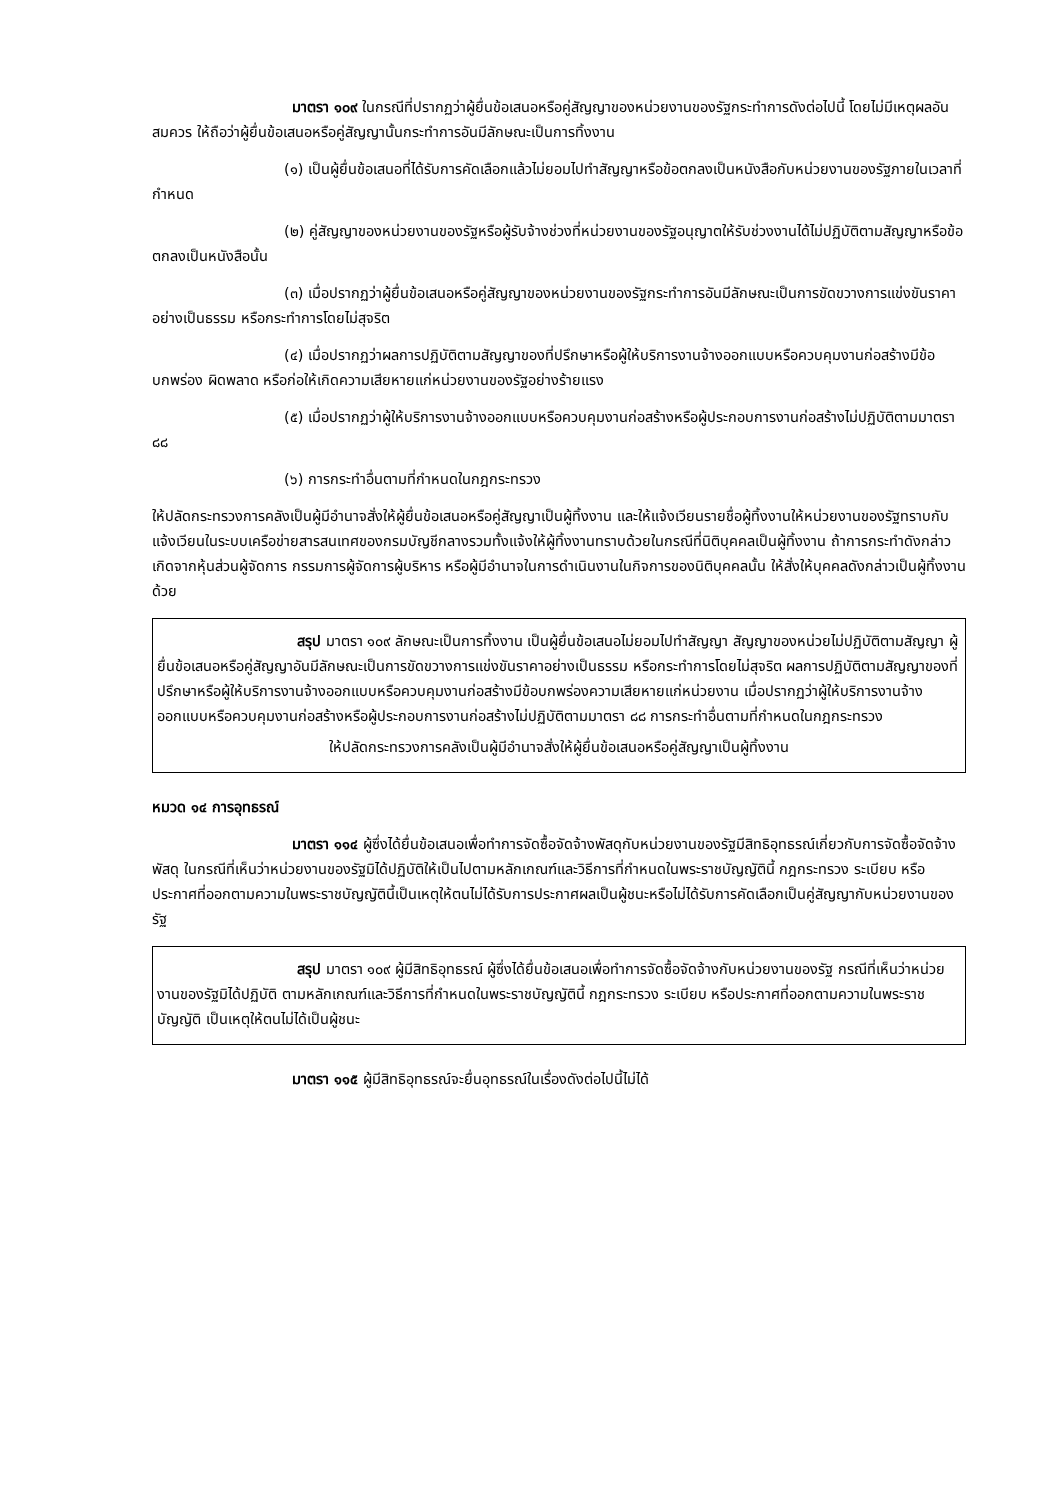มาตรา ๑๐๙ ในกรณีที่ปรากฏว่าผู้ยื่นข้อเสนอหรือคู่สัญญาของหน่วยงานของรัฐกระทำการดังต่อไปนี้ โดยไม่มีเหตุผลอันสมควร ให้ถือว่าผู้ยื่นข้อเสนอหรือคู่สัญญานั้นกระทำการอันมีลักษณะเป็นการทิ้งงาน
(๑) เป็นผู้ยื่นข้อเสนอที่ได้รับการคัดเลือกแล้วไม่ยอมไปทำสัญญาหรือข้อตกลงเป็นหนังสือกับหน่วยงานของรัฐภายในเวลาที่กำหนด
(๒) คู่สัญญาของหน่วยงานของรัฐหรือผู้รับจ้างช่วงที่หน่วยงานของรัฐอนุญาตให้รับช่วงงานได้ไม่ปฏิบัติตามสัญญาหรือข้อตกลงเป็นหนังสือนั้น
(๓) เมื่อปรากฏว่าผู้ยื่นข้อเสนอหรือคู่สัญญาของหน่วยงานของรัฐกระทำการอันมีลักษณะเป็นการขัดขวางการแข่งขันราคาอย่างเป็นธรรม หรือกระทำการโดยไม่สุจริต
(๔) เมื่อปรากฏว่าผลการปฏิบัติตามสัญญาของที่ปรึกษาหรือผู้ให้บริการงานจ้างออกแบบหรือควบคุมงานก่อสร้างมีข้อบกพร่อง ผิดพลาด หรือก่อให้เกิดความเสียหายแก่หน่วยงานของรัฐอย่างร้ายแรง
(๕) เมื่อปรากฏว่าผู้ให้บริการงานจ้างออกแบบหรือควบคุมงานก่อสร้างหรือผู้ประกอบการงานก่อสร้างไม่ปฏิบัติตามมาตรา ๘๘
(๖) การกระทำอื่นตามที่กำหนดในกฎกระทรวง
ให้ปลัดกระทรวงการคลังเป็นผู้มีอำนาจสั่งให้ผู้ยื่นข้อเสนอหรือคู่สัญญาเป็นผู้ทิ้งงาน และให้แจ้งเวียนรายชื่อผู้ทิ้งงานให้หน่วยงานของรัฐทราบกับแจ้งเวียนในระบบเครือข่ายสารสนเทศของกรมบัญชีกลางรวมทั้งแจ้งให้ผู้ทิ้งงานทราบด้วยในกรณีที่นิติบุคคลเป็นผู้ทิ้งงาน ถ้าการกระทำดังกล่าวเกิดจากหุ้นส่วนผู้จัดการ กรรมการผู้จัดการผู้บริหาร หรือผู้มีอำนาจในการดำเนินงานในกิจการของนิติบุคคลนั้น ให้สั่งให้บุคคลดังกล่าวเป็นผู้ทิ้งงานด้วย
สรุป มาตรา ๑๐๙ ลักษณะเป็นการทิ้งงาน เป็นผู้ยื่นข้อเสนอไม่ยอมไปทำสัญญา สัญญาของหน่วยไม่ปฏิบัติตามสัญญา ผู้ยื่นข้อเสนอหรือคู่สัญญาอันมีลักษณะเป็นการขัดขวางการแข่งขันราคาอย่างเป็นธรรม หรือกระทำการโดยไม่สุจริต ผลการปฏิบัติตามสัญญาของที่ปรึกษาหรือผู้ให้บริการงานจ้างออกแบบหรือควบคุมงานก่อสร้างมีข้อบกพร่องความเสียหายแก่หน่วยงาน เมื่อปรากฏว่าผู้ให้บริการงานจ้างออกแบบหรือควบคุมงานก่อสร้างหรือผู้ประกอบการงานก่อสร้างไม่ปฏิบัติตามมาตรา ๘๘ การกระทำอื่นตามที่กำหนดในกฎกระทรวง
ให้ปลัดกระทรวงการคลังเป็นผู้มีอำนาจสั่งให้ผู้ยื่นข้อเสนอหรือคู่สัญญาเป็นผู้ทิ้งงาน
หมวด ๑๔ การอุทธรณ์
มาตรา ๑๑๔ ผู้ซึ่งได้ยื่นข้อเสนอเพื่อทำการจัดซื้อจัดจ้างพัสดุกับหน่วยงานของรัฐมีสิทธิอุทธรณ์เกี่ยวกับการจัดซื้อจัดจ้างพัสดุ ในกรณีที่เห็นว่าหน่วยงานของรัฐมิได้ปฏิบัติให้เป็นไปตามหลักเกณฑ์และวิธีการที่กำหนดในพระราชบัญญัตินี้ กฎกระทรวง ระเบียบ หรือประกาศที่ออกตามความในพระราชบัญญัตินี้เป็นเหตุให้ตนไม่ได้รับการประกาศผลเป็นผู้ชนะหรือไม่ได้รับการคัดเลือกเป็นคู่สัญญากับหน่วยงานของรัฐ
สรุป มาตรา ๑๐๙ ผู้มีสิทธิอุทธรณ์ ผู้ซึ่งได้ยื่นข้อเสนอเพื่อทำการจัดซื้อจัดจ้างกับหน่วยงานของรัฐ กรณีที่เห็นว่าหน่วยงานของรัฐมิได้ปฏิบัติ ตามหลักเกณฑ์และวิธีการที่กำหนดในพระราชบัญญัตินี้ กฎกระทรวง ระเบียบ หรือประกาศที่ออกตามความในพระราชบัญญัติ เป็นเหตุให้ตนไม่ได้เป็นผู้ชนะ
มาตรา ๑๑๕ ผู้มีสิทธิอุทธรณ์จะยื่นอุทธรณ์ในเรื่องดังต่อไปนี้ไม่ได้